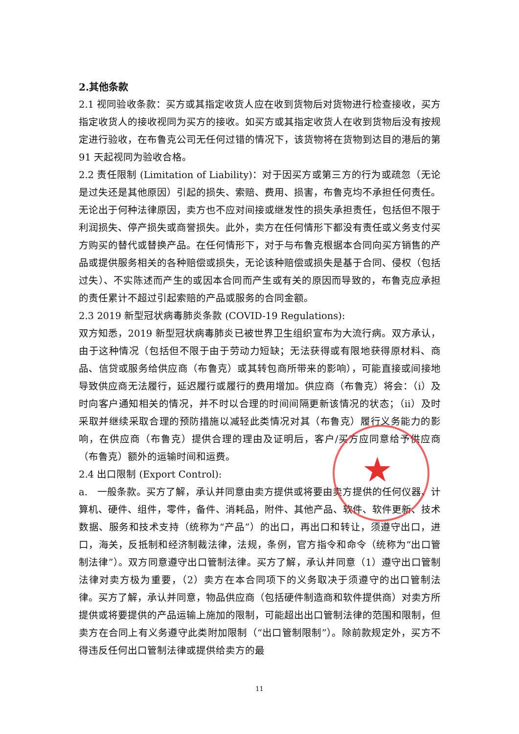2.其他条款
2.1 视同验收条款：买方或其指定收货人应在收到货物后对货物进行检查接收，买方指定收货人的接收视同为买方的接收。如买方或其指定收货人在收到货物后没有按规定进行验收，在布鲁克公司无任何过错的情况下，该货物将在货物到达目的港后的第 91 天起视同为验收合格。
2.2 责任限制 (Limitation of Liability)：对于因买方或第三方的行为或疏忽（无论是过失还是其他原因）引起的损失、索赔、费用、损害，布鲁克均不承担任何责任。无论出于何种法律原因，卖方也不应对间接或继发性的损失承担责任，包括但不限于利润损失、停产损失或商誉损失。此外，卖方在任何情形下都没有责任或义务支付买方购买的替代或替换产品。在任何情形下，对于与布鲁克根据本合同向买方销售的产品或提供服务相关的各种赔偿或损失，无论该种赔偿或损失是基于合同、侵权（包括过失）、不实陈述而产生的或因本合同而产生或有关的原因而导致的，布鲁克应承担的责任累计不超过引起索赔的产品或服务的合同金额。
2.3 2019 新型冠状病毒肺炎条款 (COVID-19 Regulations):
双方知悉，2019 新型冠状病毒肺炎已被世界卫生组织宣布为大流行病。双方承认，由于这种情况（包括但不限于由于劳动力短缺；无法获得或有限地获得原材料、商品、信贷或服务给供应商（布鲁克）或其转包商所带来的影响），可能直接或间接地导致供应商无法履行，延迟履行或履行的费用增加。供应商（布鲁克）将会：（i）及时向客户通知相关的情况，并不时以合理的时间间隔更新该情况的状态；（ii）及时采取并继续采取合理的预防措施以减轻此类情况对其（布鲁克）履行义务能力的影响，在供应商（布鲁克）提供合理的理由及证明后，客户/买方应同意给予供应商（布鲁克）额外的运输时间和运费。
2.4 出口限制 (Export Control):
a.　一般条款。买方了解，承认并同意由卖方提供或将要由卖方提供的任何仪器、计算机、硬件、组件，零件，备件、消耗品，附件、其他产品、软件、软件更新、技术数据、服务和技术支持（统称为“产品”）的出口，再出口和转让，须遵守出口，进口，海关，反抵制和经济制裁法律，法规，条例，官方指令和命令（统称为“出口管制法律”）。双方同意遵守出口管制法律。买方了解，承认并同意（1）遵守出口管制法律对卖方极为重要，（2）卖方在本合同项下的义务取决于须遵守的出口管制法律。买方了解，承认并同意，物品供应商（包括硬件制造商和软件提供商）对卖方所提供或将要提供的产品运输上施加的限制，可能超出出口管制法律的范围和限制，但卖方在合同上有义务遵守此类附加限制（“出口管制限制”）。除前款规定外，买方不得违反任何出口管制法律或提供给卖方的最
★
11